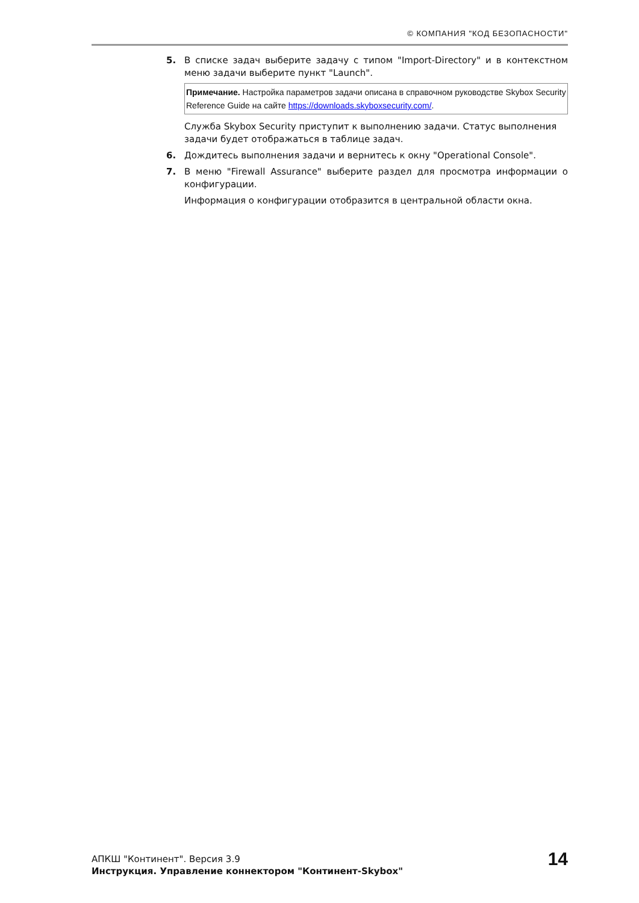© КОМПАНИЯ "КОД БЕЗОПАСНОСТИ"
5. В списке задач выберите задачу с типом "Import-Directory" и в контекстном меню задачи выберите пункт "Launch".
Примечание. Настройка параметров задачи описана в справочном руководстве Skybox Security Reference Guide на сайте https://downloads.skyboxsecurity.com/.
Служба Skybox Security приступит к выполнению задачи. Статус выполнения задачи будет отображаться в таблице задач.
6. Дождитесь выполнения задачи и вернитесь к окну "Operational Console".
7. В меню "Firewall Assurance" выберите раздел для просмотра информации о конфигурации.
Информация о конфигурации отобразится в центральной области окна.
АПКШ "Континент". Версия 3.9
Инструкция. Управление коннектором "Континент-Skybox"
14